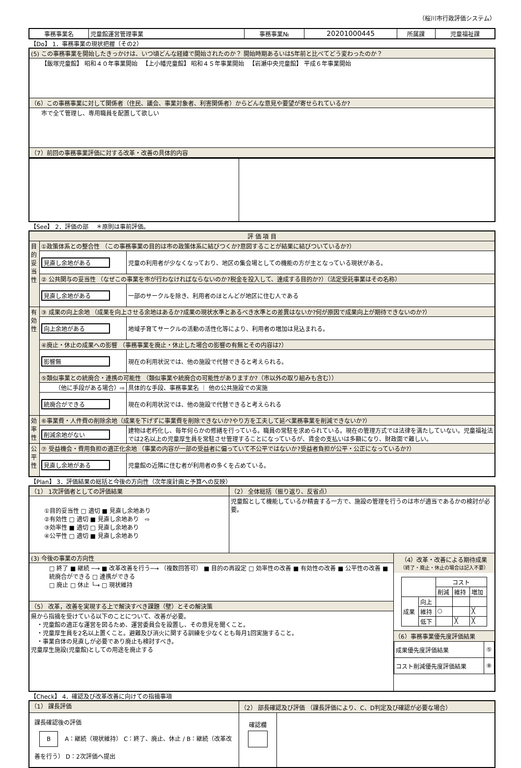（桜川市行政評価システム）
| 事務事業名 | 児童館運営管理事業 | 事務事業№ | 20201000445 | 所属課 | 児童福祉課 |
【Do】 1．事務事業の現状把握（その2）
| (5) この事務事業を開始したきっかけは、いつ頃どんな経緯で開始されたのか？ 開始時期あるいは5年前と比べてどう変わったのか？ |
| 【飯塚児童館】 昭和４０年事業開始 【上小幡児童館】 昭和４５年事業開始 【岩瀬中央児童館】 平成６年事業開始 |
| （6）この事務事業に対して関係者（住民、議会、事業対象者、利害関係者）からどんな意見や要望が寄せられているか? |
| 市で全て管理し、専用職員を配置して欲しい |
| （7）前回の事務事業評価に対する改革・改善の具体的内容 |
【See】 2．評価の部 　＊原則は事前評価。
| 評 価 項 目 | | |
| 目的妥当性 | ①政策体系との整合性 （この事務事業の目的は市の政策体系に結びつくか?意図することが結果に結びついているか?） | |
| | 見直し余地がある | 児童の利用者が少なくなっており、地区の集会場としての機能の方が主となっている現状がある。 |
| | ② 公共関与の妥当性 （なぜこの事業を市が行わなければならないのか?税金を投入して、達成する目的か?）（法定受託事業はその名称） | |
| | 見直し余地がある | 一部のサークルを除き、利用者のほとんどが地区に住む人である |
| 有効性 | ③ 成果の向上余地 （成果を向上させる余地はあるか?成果の現状水準とあるべき水準との差異はないか?何が原因で成果向上が期待できないのか?） | |
| | 向上余地がある | 地域子育てサークルの活動の活性化等により、利用者の増加は見込まれる。 |
| | ④廃止・休止の成果への影響 （事務事業を廃止・休止した場合の影響の有無とその内容は?） | |
| | 影響無 | 現在の利用状況では、他の施設で代替できると考えられる。 |
| | ⑤類似事業との統廃合・連携の可能性 （類似事業や統廃合の可能性がありますか?（市以外の取り組みも含む）） | |
| | （他に手段がある場合）⇨ | 具体的な手段、事務事業名 ｜ 他の公共施設での実施 |
| | 統廃合ができる | 現在の利用状況では、他の施設で代替できると考えられる |
| 効率性 | ⑥事業費・人件費の削除余地（成果を下げずに事業費を削除できないか?やり方を工夫して延べ業務事業を削減できないか?） | |
| | 削減余地がない | 建物は老朽化し、毎年何らかの修繕を行っている。職員の常駐を求められている。現在の管理方式では法律を満たしていない。児童福祉法では2名以上の児童厚生員を常駐させ管理することになっているが、賃金の支払いは多額になり、財政面で難しい。 |
| 公平性 | ⑦ 受益機会・費用負担の適正化余地 （事業の内容が一部の受益者に偏っていて不公平ではないか?受益者負担が公平・公正になっているか?） | |
| | 見直し余地がある | 児童館の近隣に住む者が利用者の多くを占めている。 |
【Plan】 3．評価結果の総括と今後の方向性（次年度計画と予算への反映）
| （1） 1次評価者としての評価結果 | （2） 全体総括（振り返り、反省点） | |
| ①目的妥当性 □ 適切 ■ 見直し余地あり ②有効性 □ 適切 ■ 見直し余地あり ⇨ ③効率性 ■ 適切 □ 見直し余地あり ④公平性 □ 適切 ■ 見直し余地あり | 児童館として機能しているか精査する一方で、施設の管理を行うのは市が適当であるかの検討が必要。 | |
| (3) 今後の事業の方向性 | | （4）改革・改善による期待成果 （終了・廃止・休止の場合は記入不要） / / / コスト / / / / / / 削減 / 維持 / 増加 / / 成果 / 向上 / / / / / / 維持 / ○ / / ╳ / / / 低下 / / ╳ / ╳ / （6）事務事業優先度評価結果 / 成果優先度評価結果 / ⑤ / / コスト削減優先度評価結果 / ⑧ / |
| □ 終了 ■ 継続 ─→ ■ 改革改善を行う─→ （複数回答可） ■ 目的の再設定 □ 効率性の改善 ■ 有効性の改善 ■ 公平性の改善 ■ 統廃合ができる □ 連携ができる □ 廃止 □ 休止 └→ □ 現状維持 | | |
| （5） 改革，改善を実現する上で解決すべき課題（壁）とその解決策 | | |
| 県から指摘を受けている以下のことについて、改善が必要。 ・児童館の適正な運営を図るため、運営委員会を設置し、その意見を聞くこと。 ・児童厚生員を2名以上置くこと。避難及び消火に関する訓練を少なくとも毎月1回実施すること。 ・事業自体の見直しが必要であり廃止も検討すべき。 児童厚生施設(児童館)としての用途を廃止する | | |
【Check】 4．確認及び改革改善に向けての指摘事項
| （1） 課長評価 | （2） 部長確認及び評価 （課長評価により、C、D判定及び確認が必要な場合） | |
| 課長確認後の評価 B A：継続（現状維持） C：終了、廃止、休止 / B：継続（改革改善を行う） D：2次評価へ提出 | 確認欄 | |